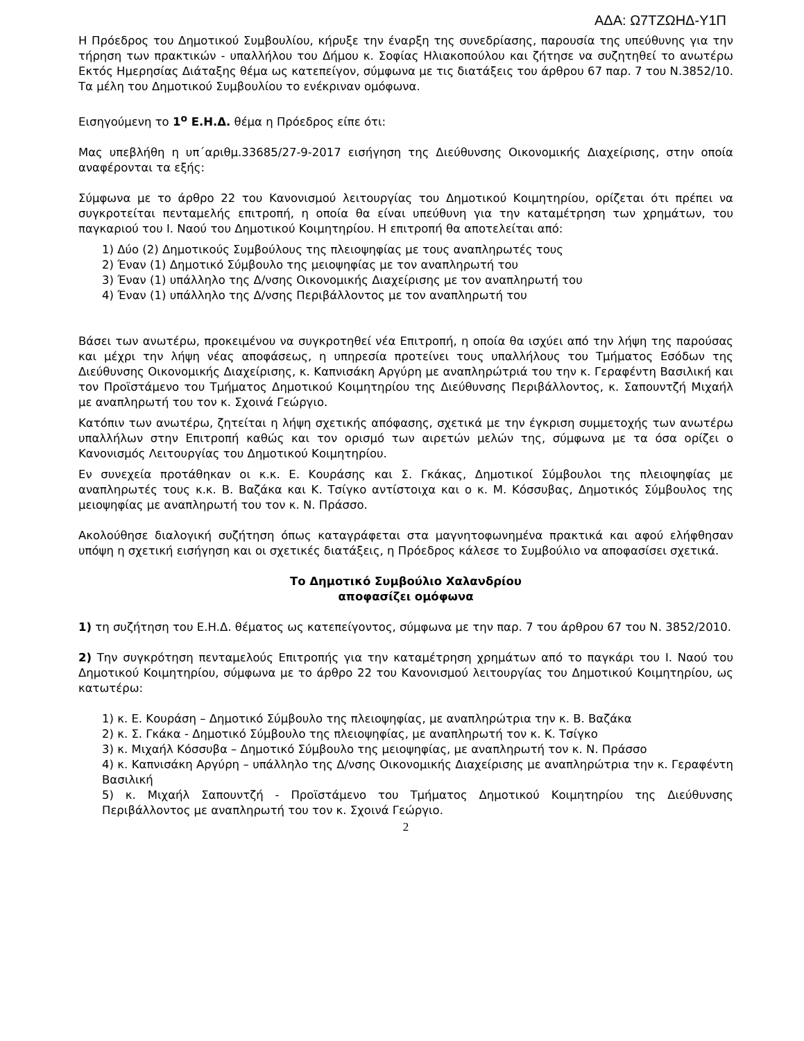ΑΔΑ: Ω7ΤΖΩΗΔ-Υ1Π
Η Πρόεδρος του Δημοτικού Συμβουλίου, κήρυξε την έναρξη της συνεδρίασης, παρουσία της υπεύθυνης για την τήρηση των πρακτικών - υπαλλήλου του Δήμου κ. Σοφίας Ηλιακοπούλου και ζήτησε να συζητηθεί το ανωτέρω Εκτός Ημερησίας Διάταξης θέμα ως κατεπείγον, σύμφωνα με τις διατάξεις του άρθρου 67 παρ. 7 του Ν.3852/10.
Τα μέλη του Δημοτικού Συμβουλίου το ενέκριναν ομόφωνα.
Εισηγούμενη το 1<sup>ο</sup> Ε.Η.Δ. θέμα η Πρόεδρος είπε ότι:
Μας υπεβλήθη η υπ΄αριθμ.33685/27-9-2017 εισήγηση της Διεύθυνσης Οικονομικής Διαχείρισης, στην οποία αναφέρονται τα εξής:
Σύμφωνα με το άρθρο 22 του Κανονισμού λειτουργίας του Δημοτικού Κοιμητηρίου, ορίζεται ότι πρέπει να συγκροτείται πενταμελής επιτροπή, η οποία θα είναι υπεύθυνη για την καταμέτρηση των χρημάτων, του παγκαριού του Ι. Ναού του Δημοτικού Κοιμητηρίου. Η επιτροπή θα αποτελείται από:
1) Δύο (2) Δημοτικούς Συμβούλους της πλειοψηφίας με τους αναπληρωτές τους
2) Έναν (1) Δημοτικό Σύμβουλο της μειοψηφίας με τον αναπληρωτή του
3) Έναν (1) υπάλληλο της Δ/νσης Οικονομικής Διαχείρισης με τον αναπληρωτή του
4) Έναν (1) υπάλληλο της Δ/νσης Περιβάλλοντος με τον αναπληρωτή του
Βάσει των ανωτέρω, προκειμένου να συγκροτηθεί νέα Επιτροπή, η οποία θα ισχύει από την λήψη της παρούσας και μέχρι την λήψη νέας αποφάσεως, η υπηρεσία προτείνει τους υπαλλήλους του Τμήματος Εσόδων της Διεύθυνσης Οικονομικής Διαχείρισης, κ. Καπνισάκη Αργύρη με αναπληρώτριά του την κ. Γεραφέντη Βασιλική και τον Προϊστάμενο του Τμήματος Δημοτικού Κοιμητηρίου της Διεύθυνσης Περιβάλλοντος, κ. Σαπουντζή Μιχαήλ με αναπληρωτή του τον κ. Σχοινά Γεώργιο.
Κατόπιν των ανωτέρω, ζητείται η λήψη σχετικής απόφασης, σχετικά με την έγκριση συμμετοχής των ανωτέρω υπαλλήλων στην Επιτροπή καθώς και τον ορισμό των αιρετών μελών της, σύμφωνα με τα όσα ορίζει ο Κανονισμός Λειτουργίας του Δημοτικού Κοιμητηρίου.
Εν συνεχεία προτάθηκαν οι κ.κ. Ε. Κουράσης και Σ. Γκάκας, Δημοτικοί Σύμβουλοι της πλειοψηφίας με αναπληρωτές τους κ.κ. Β. Βαζάκα και Κ. Τσίγκο αντίστοιχα και ο κ. Μ. Κόσσυβας, Δημοτικός Σύμβουλος της μειοψηφίας με αναπληρωτή του τον κ. Ν. Πράσσο.
Ακολούθησε διαλογική συζήτηση όπως καταγράφεται στα μαγνητοφωνημένα πρακτικά και αφού ελήφθησαν υπόψη η σχετική εισήγηση και οι σχετικές διατάξεις, η Πρόεδρος κάλεσε το Συμβούλιο να αποφασίσει σχετικά.
Το Δημοτικό Συμβούλιο Χαλανδρίου
αποφασίζει ομόφωνα
1) τη συζήτηση του Ε.Η.Δ. θέματος ως κατεπείγοντος, σύμφωνα με την παρ. 7 του άρθρου 67 του Ν. 3852/2010.
2) Την συγκρότηση πενταμελούς Επιτροπής για την καταμέτρηση χρημάτων από το παγκάρι του Ι. Ναού του Δημοτικού Κοιμητηρίου, σύμφωνα με το άρθρο 22 του Κανονισμού λειτουργίας του Δημοτικού Κοιμητηρίου, ως κατωτέρω:
1) κ. Ε. Κουράση – Δημοτικό Σύμβουλο της πλειοψηφίας, με αναπληρώτρια την κ. Β. Βαζάκα
2) κ. Σ. Γκάκα - Δημοτικό Σύμβουλο της πλειοψηφίας, με αναπληρωτή τον κ. Κ. Τσίγκο
3) κ. Μιχαήλ Κόσσυβα – Δημοτικό Σύμβουλο της μειοψηφίας, με αναπληρωτή τον κ. Ν. Πράσσο
4) κ. Καπνισάκη Αργύρη – υπάλληλο της Δ/νσης Οικονομικής Διαχείρισης με αναπληρώτρια την κ. Γεραφέντη Βασιλική
5) κ. Μιχαήλ Σαπουντζή - Προϊστάμενο του Τμήματος Δημοτικού Κοιμητηρίου της Διεύθυνσης Περιβάλλοντος με αναπληρωτή του τον κ. Σχοινά Γεώργιο.
2